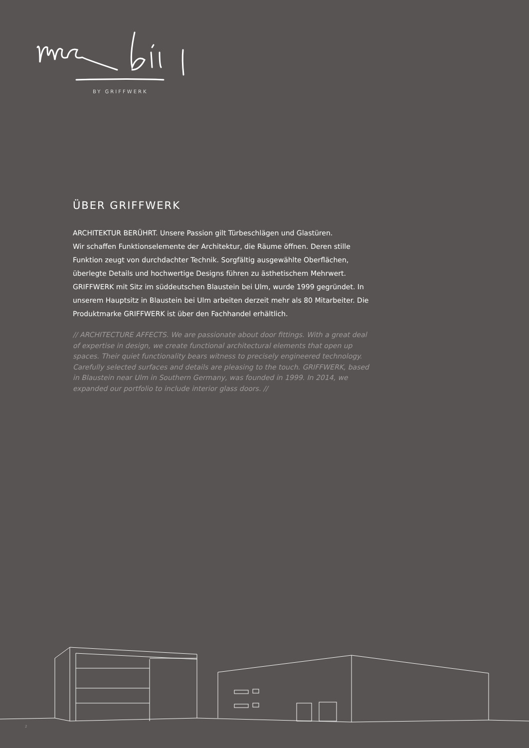BY GRIFFWERK
ÜBER GRIFFWERK
ARCHITEKTUR BERÜHRT. Unsere Passion gilt Türbeschlägen und Glastüren.
Wir schaffen Funktionselemente der Architektur, die Räume öffnen. Deren stille Funktion zeugt von durchdachter Technik. Sorgfältig ausgewählte Oberflächen, überlegte Details und hochwertige Designs führen zu ästhetischem Mehrwert. GRIFFWERK mit Sitz im süddeutschen Blaustein bei Ulm, wurde 1999 gegründet. In unserem Hauptsitz in Blaustein bei Ulm arbeiten derzeit mehr als 80 Mitarbeiter. Die Produktmarke GRIFFWERK ist über den Fachhandel erhältlich.
// ARCHITECTURE AFFECTS. We are passionate about door fittings. With a great deal of expertise in design, we create functional architectural elements that open up spaces. Their quiet functionality bears witness to precisely engineered technology. Carefully selected surfaces and details are pleasing to the touch. GRIFFWERK, based in Blaustein near Ulm in Southern Germany, was founded in 1999. In 2014, we expanded our portfolio to include interior glass doors. //
2